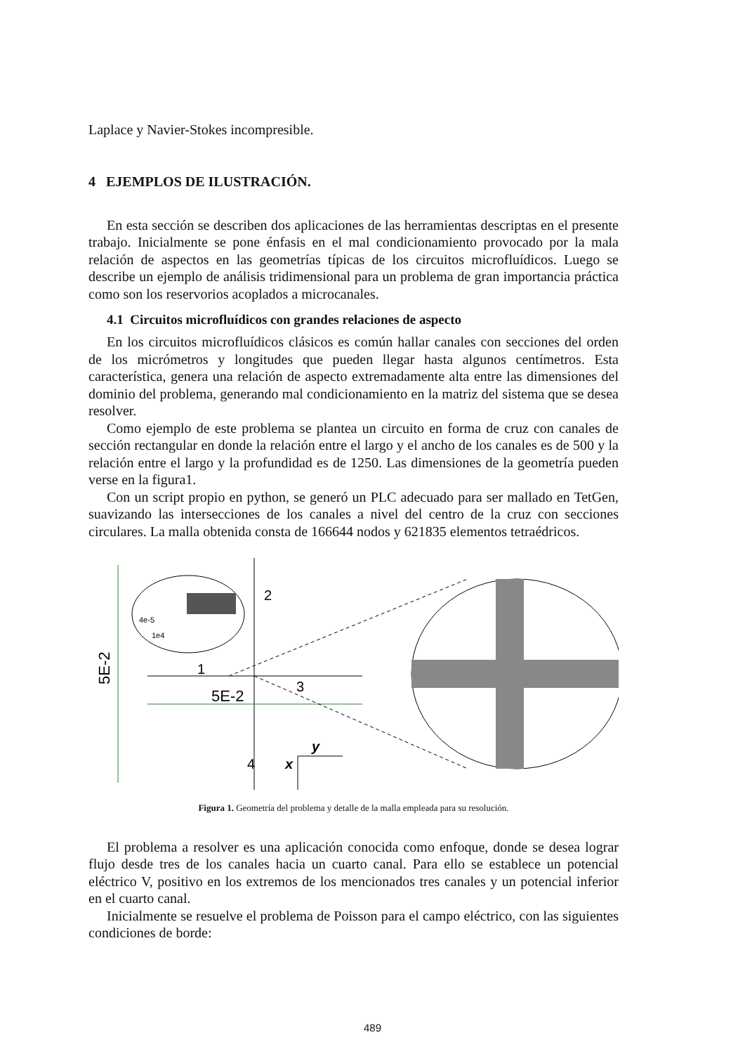Laplace y Navier-Stokes incompresible.
4 EJEMPLOS DE ILUSTRACIÓN.
En esta sección se describen dos aplicaciones de las herramientas descriptas en el presente trabajo. Inicialmente se pone énfasis en el mal condicionamiento provocado por la mala relación de aspectos en las geometrías típicas de los circuitos microfluídicos. Luego se describe un ejemplo de análisis tridimensional para un problema de gran importancia práctica como son los reservorios acoplados a microcanales.
4.1 Circuitos microfluídicos con grandes relaciones de aspecto
En los circuitos microfluídicos clásicos es común hallar canales con secciones del orden de los micrómetros y longitudes que pueden llegar hasta algunos centímetros. Esta característica, genera una relación de aspecto extremadamente alta entre las dimensiones del dominio del problema, generando mal condicionamiento en la matriz del sistema que se desea resolver.
Como ejemplo de este problema se plantea un circuito en forma de cruz con canales de sección rectangular en donde la relación entre el largo y el ancho de los canales es de 500 y la relación entre el largo y la profundidad es de 1250. Las dimensiones de la geometría pueden verse en la figura1.
Con un script propio en python, se generó un PLC adecuado para ser mallado en TetGen, suavizando las intersecciones de los canales a nivel del centro de la cruz con secciones circulares. La malla obtenida consta de 166644 nodos y 621835 elementos tetraédricos.
5E-2
5E-2
2
1
3
4
4e-5
1e4
y
x
Figura 1. Geometría del problema y detalle de la malla empleada para su resolución.
El problema a resolver es una aplicación conocida como enfoque, donde se desea lograr flujo desde tres de los canales hacia un cuarto canal. Para ello se establece un potencial eléctrico V, positivo en los extremos de los mencionados tres canales y un potencial inferior en el cuarto canal.
Inicialmente se resuelve el problema de Poisson para el campo eléctrico, con las siguientes condiciones de borde:
489